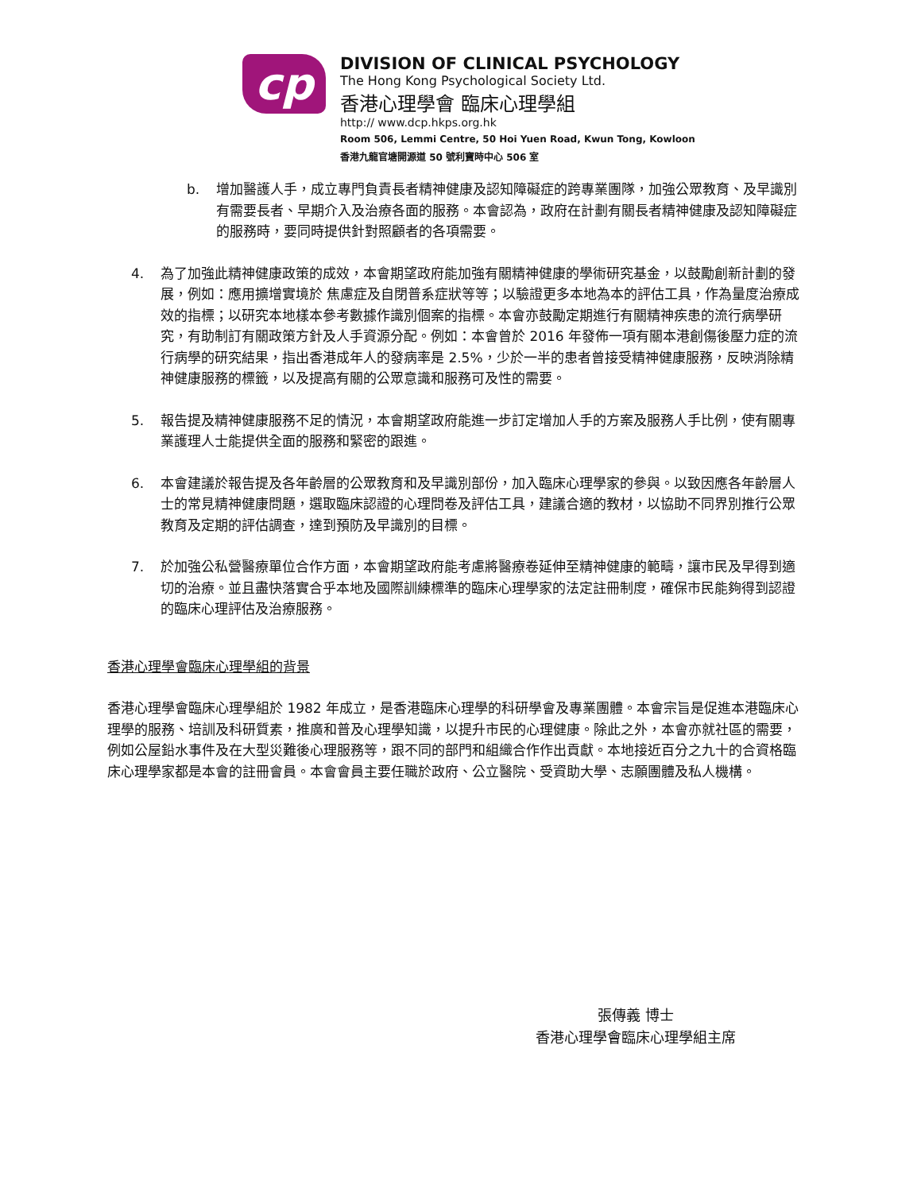cp
DIVISION OF CLINICAL PSYCHOLOGY
The Hong Kong Psychological Society Ltd.
香港心理學會 臨床心理學組
http:// www.dcp.hkps.org.hk
Room 506, Lemmi Centre, 50 Hoi Yuen Road, Kwun Tong, Kowloon
香港九龍官塘開源道 50 號利寶時中心 506 室
b. 增加醫護人手，成立專門負責長者精神健康及認知障礙症的跨專業團隊，加強公眾教育、及早識別有需要長者、早期介入及治療各面的服務。本會認為，政府在計劃有關長者精神健康及認知障礙症的服務時，要同時提供針對照顧者的各項需要。
4. 為了加強此精神健康政策的成效，本會期望政府能加強有關精神健康的學術研究基金，以鼓勵創新計劃的發展，例如：應用擴增實境於 焦慮症及自閉普系症狀等等；以驗證更多本地為本的評估工具，作為量度治療成效的指標；以研究本地樣本參考數據作識別個案的指標。本會亦鼓勵定期進行有關精神疾患的流行病學研究，有助制訂有關政策方針及人手資源分配。例如：本會曾於 2016 年發佈一項有關本港創傷後壓力症的流行病學的研究結果，指出香港成年人的發病率是 2.5%，少於一半的患者曾接受精神健康服務，反映消除精神健康服務的標籤，以及提高有關的公眾意識和服務可及性的需要。
5. 報告提及精神健康服務不足的情況，本會期望政府能進一步訂定增加人手的方案及服務人手比例，使有關專業護理人士能提供全面的服務和緊密的跟進。
6. 本會建議於報告提及各年齡層的公眾教育和及早識別部份，加入臨床心理學家的參與。以致因應各年齡層人士的常見精神健康問題，選取臨床認證的心理問卷及評估工具，建議合適的教材，以協助不同界別推行公眾教育及定期的評估調查，達到預防及早識別的目標。
7. 於加強公私營醫療單位合作方面，本會期望政府能考慮將醫療卷延伸至精神健康的範疇，讓市民及早得到適切的治療。並且盡快落實合乎本地及國際訓練標準的臨床心理學家的法定註冊制度，確保市民能夠得到認證的臨床心理評估及治療服務。
香港心理學會臨床心理學組的背景
香港心理學會臨床心理學組於 1982 年成立，是香港臨床心理學的科研學會及專業團體。本會宗旨是促進本港臨床心理學的服務、培訓及科研質素，推廣和普及心理學知識，以提升市民的心理健康。除此之外，本會亦就社區的需要，例如公屋鉛水事件及在大型災難後心理服務等，跟不同的部門和組織合作作出貢獻。本地接近百分之九十的合資格臨床心理學家都是本會的註冊會員。本會會員主要任職於政府、公立醫院、受資助大學、志願團體及私人機構。
張傳義 博士
香港心理學會臨床心理學組主席